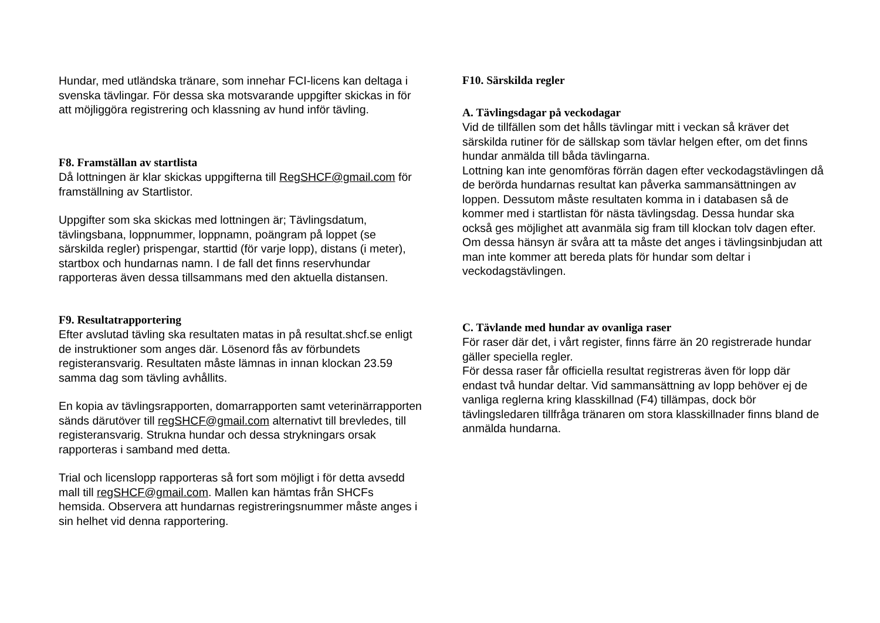Hundar, med utländska tränare, som innehar FCI-licens kan deltaga i svenska tävlingar. För dessa ska motsvarande uppgifter skickas in för att möjliggöra registrering och klassning av hund inför tävling.
F8. Framställan av startlista
Då lottningen är klar skickas uppgifterna till RegSHCF@gmail.com för framställning av Startlistor.
Uppgifter som ska skickas med lottningen är; Tävlingsdatum, tävlingsbana, loppnummer, loppnamn, poängram på loppet (se särskilda regler) prispengar, starttid (för varje lopp), distans (i meter), startbox och hundarnas namn. I de fall det finns reservhundar rapporteras även dessa tillsammans med den aktuella distansen.
F9. Resultatrapportering
Efter avslutad tävling ska resultaten matas in på resultat.shcf.se enligt de instruktioner som anges där. Lösenord fås av förbundets registeransvarig. Resultaten måste lämnas in innan klockan 23.59 samma dag som tävling avhållits.
En kopia av tävlingsrapporten, domarrapporten samt veterinärrapporten sänds därutöver till regSHCF@gmail.com alternativt till brevledes, till registeransvarig. Strukna hundar och dessa strykningars orsak rapporteras i samband med detta.
Trial och licenslopp rapporteras så fort som möjligt i för detta avsedd mall till regSHCF@gmail.com. Mallen kan hämtas från SHCFs hemsida. Observera att hundarnas registreringsnummer måste anges i sin helhet vid denna rapportering.
F10. Särskilda regler
A. Tävlingsdagar på veckodagar
Vid de tillfällen som det hålls tävlingar mitt i veckan så kräver det särskilda rutiner för de sällskap som tävlar helgen efter, om det finns hundar anmälda till båda tävlingarna.
Lottning kan inte genomföras förrän dagen efter veckodagstävlingen då de berörda hundarnas resultat kan påverka sammansättningen av loppen. Dessutom måste resultaten komma in i databasen så de kommer med i startlistan för nästa tävlingsdag. Dessa hundar ska också ges möjlighet att avanmäla sig fram till klockan tolv dagen efter.
Om dessa hänsyn är svåra att ta måste det anges i tävlingsinbjudan att man inte kommer att bereda plats för hundar som deltar i veckodagstävlingen.
C. Tävlande med hundar av ovanliga raser
För raser där det, i vårt register, finns färre än 20 registrerade hundar gäller speciella regler.
För dessa raser får officiella resultat registreras även för lopp där endast två hundar deltar. Vid sammansättning av lopp behöver ej de vanliga reglerna kring klasskillnad (F4) tillämpas, dock bör tävlingsledaren tillfråga tränaren om stora klasskillnader finns bland de anmälda hundarna.